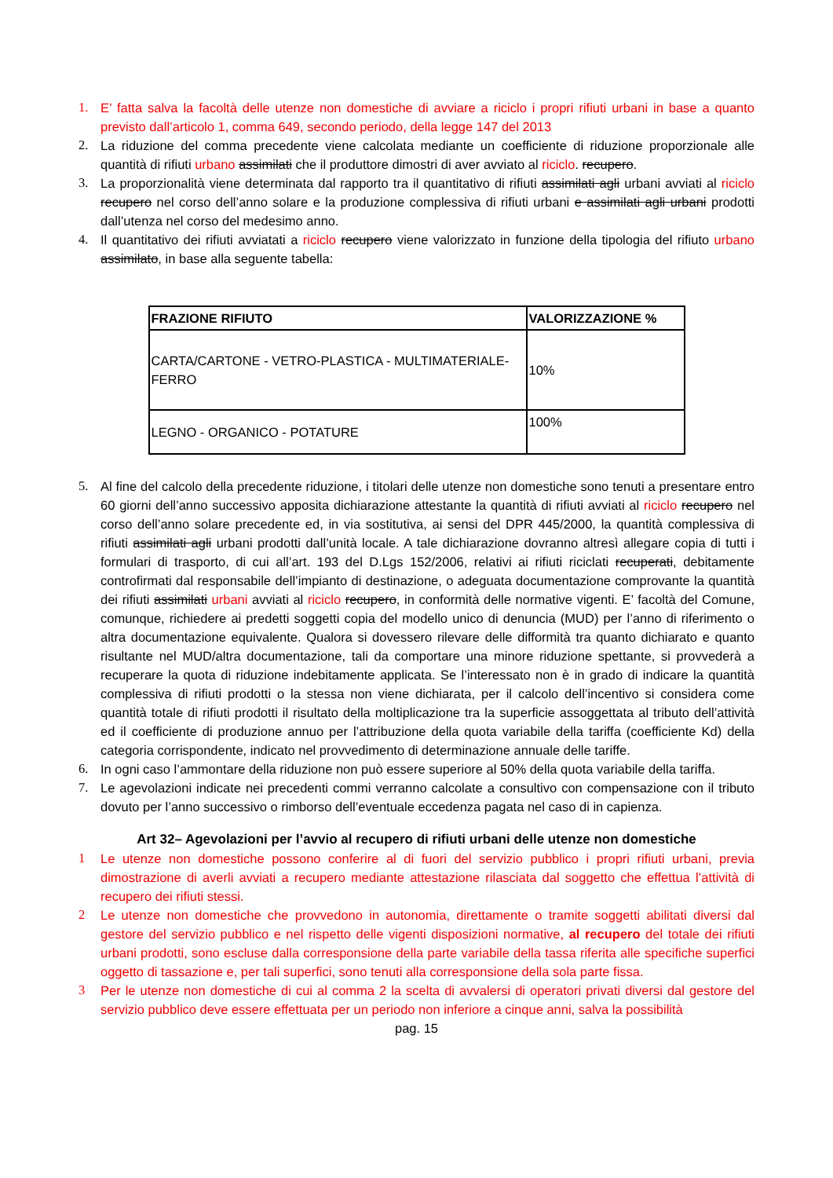1. E’ fatta salva la facoltà delle utenze non domestiche di avviare a riciclo i propri rifiuti urbani in base a quanto previsto dall’articolo 1, comma 649, secondo periodo, della legge 147 del 2013
2. La riduzione del comma precedente viene calcolata mediante un coefficiente di riduzione proporzionale alle quantità di rifiuti urbano assimilati che il produttore dimostri di aver avviato al riciclo. recupero.
3. La proporzionalità viene determinata dal rapporto tra il quantitativo di rifiuti assimilati agli urbani avviati al riciclo recupero nel corso dell’anno solare e la produzione complessiva di rifiuti urbani e assimilati agli urbani prodotti dall’utenza nel corso del medesimo anno.
4. Il quantitativo dei rifiuti avviatati a riciclo recupero viene valorizzato in funzione della tipologia del rifiuto urbano assimilato, in base alla seguente tabella:
| FRAZIONE RIFIUTO | VALORIZZAZIONE % |
| --- | --- |
| CARTA/CARTONE - VETRO-PLASTICA - MULTIMATERIALE-FERRO | 10% |
| LEGNO - ORGANICO - POTATURE | 100% |
5. Al fine del calcolo della precedente riduzione, i titolari delle utenze non domestiche sono tenuti a presentare entro 60 giorni dell’anno successivo apposita dichiarazione attestante la quantità di rifiuti avviati al riciclo recupero nel corso dell’anno solare precedente ed, in via sostitutiva, ai sensi del DPR 445/2000, la quantità complessiva di rifiuti assimilati agli urbani prodotti dall’unità locale. A tale dichiarazione dovranno altresì allegare copia di tutti i formulari di trasporto, di cui all’art. 193 del D.Lgs 152/2006, relativi ai rifiuti riciclati recuperati, debitamente controfirmati dal responsabile dell’impianto di destinazione, o adeguata documentazione comprovante la quantità dei rifiuti assimilati urbani avviati al riciclo recupero, in conformità delle normative vigenti. E’ facoltà del Comune, comunque, richiedere ai predetti soggetti copia del modello unico di denuncia (MUD) per l’anno di riferimento o altra documentazione equivalente. Qualora si dovessero rilevare delle difformità tra quanto dichiarato e quanto risultante nel MUD/altra documentazione, tali da comportare una minore riduzione spettante, si provvederà a recuperare la quota di riduzione indebitamente applicata. Se l’interessato non è in grado di indicare la quantità complessiva di rifiuti prodotti o la stessa non viene dichiarata, per il calcolo dell’incentivo si considera come quantità totale di rifiuti prodotti il risultato della moltiplicazione tra la superficie assoggettata al tributo dell’attività ed il coefficiente di produzione annuo per l’attribuzione della quota variabile della tariffa (coefficiente Kd) della categoria corrispondente, indicato nel provvedimento di determinazione annuale delle tariffe.
6. In ogni caso l’ammontare della riduzione non può essere superiore al 50% della quota variabile della tariffa.
7. Le agevolazioni indicate nei precedenti commi verranno calcolate a consultivo con compensazione con il tributo dovuto per l’anno successivo o rimborso dell’eventuale eccedenza pagata nel caso di in capienza.
Art 32– Agevolazioni per l’avvio al recupero di rifiuti urbani delle utenze non domestiche
1 Le utenze non domestiche possono conferire al di fuori del servizio pubblico i propri rifiuti urbani, previa dimostrazione di averli avviati a recupero mediante attestazione rilasciata dal soggetto che effettua l’attività di recupero dei rifiuti stessi.
2 Le utenze non domestiche che provvedono in autonomia, direttamente o tramite soggetti abilitati diversi dal gestore del servizio pubblico e nel rispetto delle vigenti disposizioni normative, al recupero del totale dei rifiuti urbani prodotti, sono escluse dalla corresponsione della parte variabile della tassa riferita alle specifiche superfici oggetto di tassazione e, per tali superfici, sono tenuti alla corresponsione della sola parte fissa.
3 Per le utenze non domestiche di cui al comma 2 la scelta di avvalersi di operatori privati diversi dal gestore del servizio pubblico deve essere effettuata per un periodo non inferiore a cinque anni, salva la possibilità
pag. 15